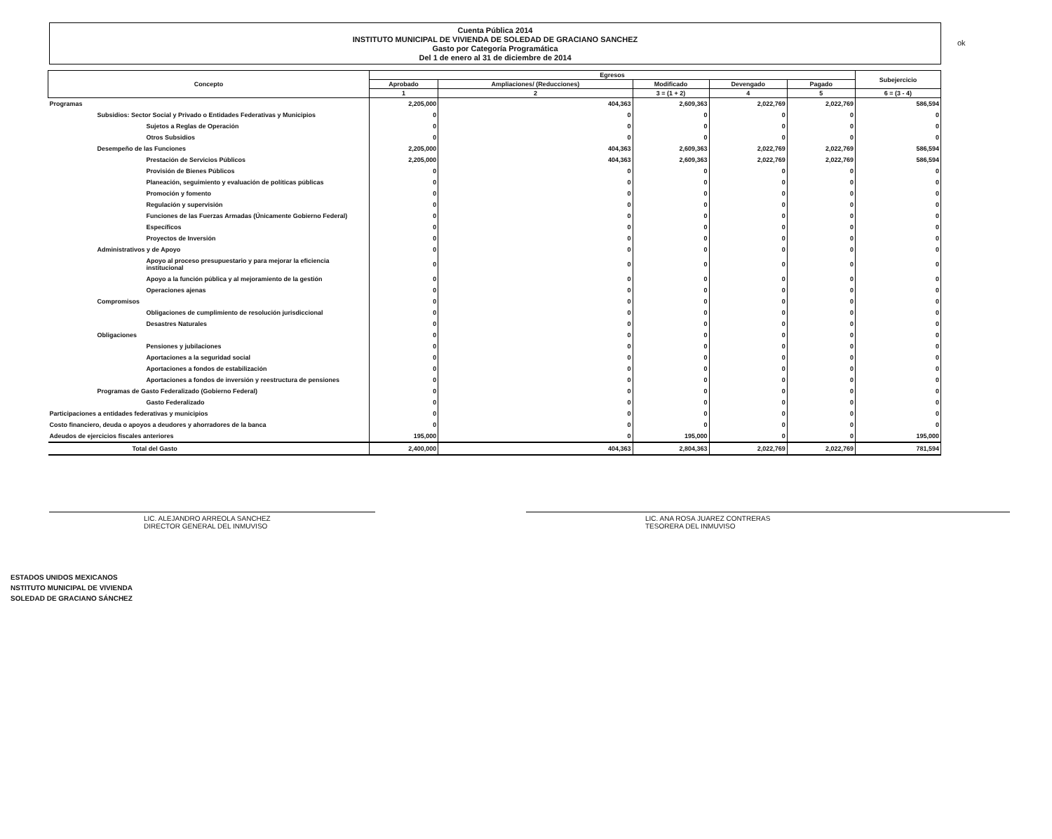ok
Cuenta Pública 2014
INSTITUTO MUNICIPAL DE VIVIENDA DE SOLEDAD DE GRACIANO SANCHEZ
Gasto por Categoría Programática
Del 1 de enero al 31 de diciembre de 2014
| Concepto | Egresos | | | | | Subejercicio |
| --- | --- | --- | --- | --- | --- | --- |
| | Aprobado | Ampliaciones/ (Reducciones) | Modificado | Devengado | Pagado | |
| | 1 | 2 | 3 = (1 + 2) | 4 | 5 | 6 = (3 - 4) |
| Programas | 2,205,000 | 404,363 | 2,609,363 | 2,022,769 | 2,022,769 | 586,594 |
| Subsidios: Sector Social y Privado o Entidades Federativas y Municipios | 0 | 0 | 0 | 0 | 0 | 0 |
| Sujetos a Reglas de Operación | 0 | 0 | 0 | 0 | 0 | 0 |
| Otros Subsidios | 0 | 0 | 0 | 0 | 0 | 0 |
| Desempeño de las Funciones | 2,205,000 | 404,363 | 2,609,363 | 2,022,769 | 2,022,769 | 586,594 |
| Prestación de Servicios Públicos | 2,205,000 | 404,363 | 2,609,363 | 2,022,769 | 2,022,769 | 586,594 |
| Provisión de Bienes Públicos | 0 | 0 | 0 | 0 | 0 | 0 |
| Planeación, seguimiento y evaluación de políticas públicas | 0 | 0 | 0 | 0 | 0 | 0 |
| Promoción y fomento | 0 | 0 | 0 | 0 | 0 | 0 |
| Regulación y supervisión | 0 | 0 | 0 | 0 | 0 | 0 |
| Funciones de las Fuerzas Armadas (Únicamente Gobierno Federal) | 0 | 0 | 0 | 0 | 0 | 0 |
| Específicos | 0 | 0 | 0 | 0 | 0 | 0 |
| Proyectos de Inversión | 0 | 0 | 0 | 0 | 0 | 0 |
| Administrativos y de Apoyo | 0 | 0 | 0 | 0 | 0 | 0 |
| Apoyo al proceso presupuestario y para mejorar la eficiencia institucional | 0 | 0 | 0 | 0 | 0 | 0 |
| Apoyo a la función pública y al mejoramiento de la gestión | 0 | 0 | 0 | 0 | 0 | 0 |
| Operaciones ajenas | 0 | 0 | 0 | 0 | 0 | 0 |
| Compromisos | 0 | 0 | 0 | 0 | 0 | 0 |
| Obligaciones de cumplimiento de resolución jurisdiccional | 0 | 0 | 0 | 0 | 0 | 0 |
| Desastres Naturales | 0 | 0 | 0 | 0 | 0 | 0 |
| Obligaciones | 0 | 0 | 0 | 0 | 0 | 0 |
| Pensiones y jubilaciones | 0 | 0 | 0 | 0 | 0 | 0 |
| Aportaciones a la seguridad social | 0 | 0 | 0 | 0 | 0 | 0 |
| Aportaciones a fondos de estabilización | 0 | 0 | 0 | 0 | 0 | 0 |
| Aportaciones a fondos de inversión y reestructura de pensiones | 0 | 0 | 0 | 0 | 0 | 0 |
| Programas de Gasto Federalizado (Gobierno Federal) | 0 | 0 | 0 | 0 | 0 | 0 |
| Gasto Federalizado | 0 | 0 | 0 | 0 | 0 | 0 |
| Participaciones a entidades federativas y municipios | 0 | 0 | 0 | 0 | 0 | 0 |
| Costo financiero, deuda o apoyos a deudores y ahorradores de la banca | 0 | 0 | 0 | 0 | 0 | 0 |
| Adeudos de ejercicios fiscales anteriores | 195,000 | 0 | 195,000 | 0 | 0 | 195,000 |
| Total del Gasto | 2,400,000 | 404,363 | 2,804,363 | 2,022,769 | 2,022,769 | 781,594 |
LIC. ALEJANDRO ARREOLA SANCHEZ
DIRECTOR GENERAL DEL INMUVISO
LIC. ANA ROSA JUAREZ CONTRERAS
TESORERA DEL INMUVISO
ESTADOS UNIDOS MEXICANOS
NSTITUTO MUNICIPAL DE VIVIENDA
SOLEDAD DE GRACIANO SÁNCHEZ